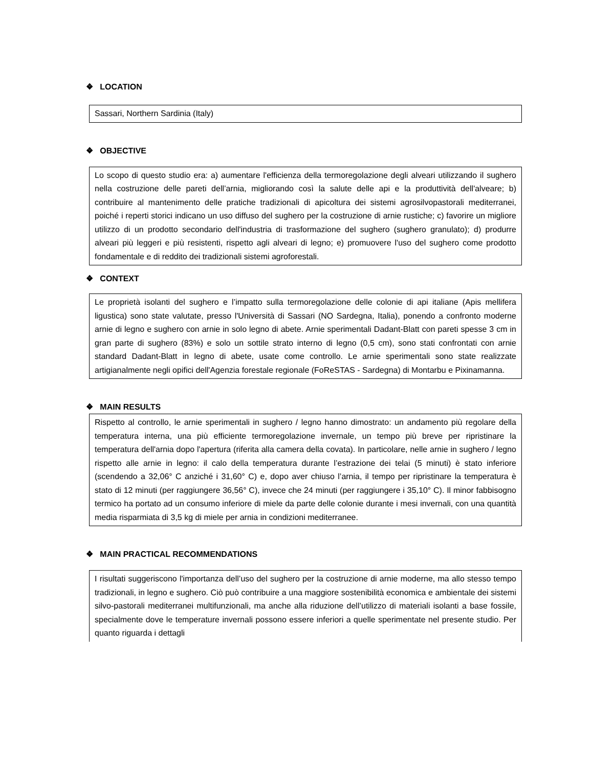❖ LOCATION
Sassari, Northern Sardinia (Italy)
❖ OBJECTIVE
Lo scopo di questo studio era: a) aumentare l'efficienza della termoregolazione degli alveari utilizzando il sughero nella costruzione delle pareti dell’arnia, migliorando così la salute delle api e la produttività dell'alveare; b) contribuire al mantenimento delle pratiche tradizionali di apicoltura dei sistemi agrosilvopastorali mediterranei, poiché i reperti storici indicano un uso diffuso del sughero per la costruzione di arnie rustiche; c) favorire un migliore utilizzo di un prodotto secondario dell'industria di trasformazione del sughero (sughero granulato); d) produrre alveari più leggeri e più resistenti, rispetto agli alveari di legno; e) promuovere l'uso del sughero come prodotto fondamentale e di reddito dei tradizionali sistemi agroforestali.
❖ CONTEXT
Le proprietà isolanti del sughero e l’impatto sulla termoregolazione delle colonie di api italiane (Apis mellifera ligustica) sono state valutate, presso l'Università di Sassari (NO Sardegna, Italia), ponendo a confronto moderne arnie di legno e sughero con arnie in solo legno di abete. Arnie sperimentali Dadant-Blatt con pareti spesse 3 cm in gran parte di sughero (83%) e solo un sottile strato interno di legno (0,5 cm), sono stati confrontati con arnie standard Dadant-Blatt in legno di abete, usate come controllo. Le arnie sperimentali sono state realizzate artigianalmente negli opifici dell'Agenzia forestale regionale (FoReSTAS - Sardegna) di Montarbu e Pixinamanna.
❖ MAIN RESULTS
Rispetto al controllo, le arnie sperimentali in sughero / legno hanno dimostrato: un andamento più regolare della temperatura interna, una più efficiente termoregolazione invernale, un tempo più breve per ripristinare la temperatura dell'arnia dopo l'apertura (riferita alla camera della covata). In particolare, nelle arnie in sughero / legno rispetto alle arnie in legno: il calo della temperatura durante l’estrazione dei telai (5 minuti) è stato inferiore (scendendo a 32,06° C anziché i 31,60° C) e, dopo aver chiuso l’arnia, il tempo per ripristinare la temperatura è stato di 12 minuti (per raggiungere 36,56° C), invece che 24 minuti (per raggiungere i 35,10° C). Il minor fabbisogno termico ha portato ad un consumo inferiore di miele da parte delle colonie durante i mesi invernali, con una quantità media risparmiata di 3,5 kg di miele per arnia in condizioni mediterranee.
❖ MAIN PRACTICAL RECOMMENDATIONS
I risultati suggeriscono l'importanza dell’uso del sughero per la costruzione di arnie moderne, ma allo stesso tempo tradizionali, in legno e sughero. Ciò può contribuire a una maggiore sostenibilità economica e ambientale dei sistemi silvo-pastorali mediterranei multifunzionali, ma anche alla riduzione dell’utilizzo di materiali isolanti a base fossile, specialmente dove le temperature invernali possono essere inferiori a quelle sperimentate nel presente studio. Per quanto riguarda i dettagli